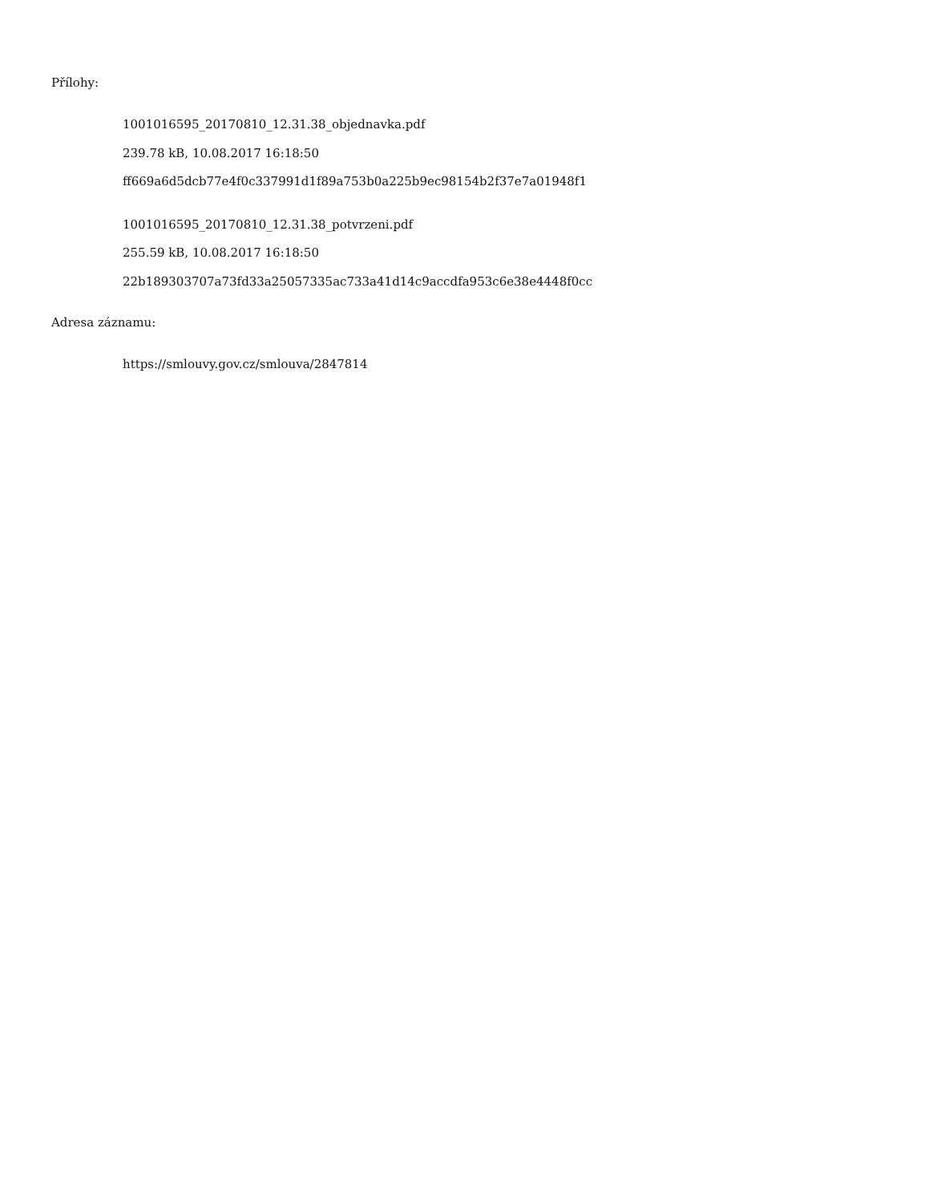Přílohy:
1001016595_20170810_12.31.38_objednavka.pdf
239.78 kB, 10.08.2017 16:18:50
ff669a6d5dcb77e4f0c337991d1f89a753b0a225b9ec98154b2f37e7a01948f1
1001016595_20170810_12.31.38_potvrzeni.pdf
255.59 kB, 10.08.2017 16:18:50
22b189303707a73fd33a25057335ac733a41d14c9accdfa953c6e38e4448f0cc
Adresa záznamu:
https://smlouvy.gov.cz/smlouva/2847814